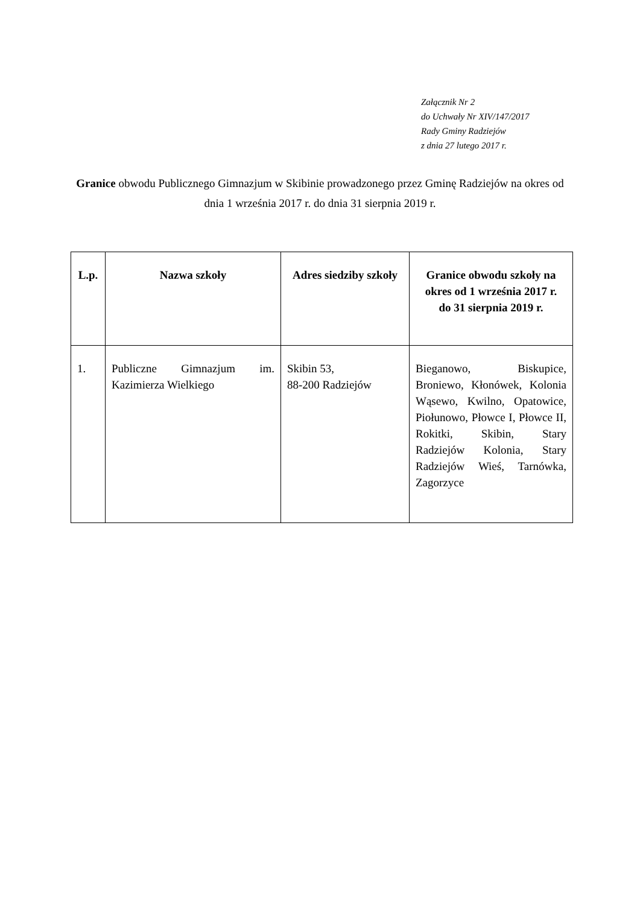Załącznik Nr 2
do Uchwały Nr XIV/147/2017
Rady Gminy Radziejów
z dnia 27 lutego 2017 r.
Granice obwodu Publicznego Gimnazjum w Skibinie prowadzonego przez Gminę Radziejów na okres od dnia 1 września 2017 r. do dnia 31 sierpnia 2019 r.
| L.p. | Nazwa szkoły | Adres siedziby szkoły | Granice obwodu szkoły na okres od 1 września 2017 r. do 31 sierpnia 2019 r. |
| --- | --- | --- | --- |
| 1. | Publiczne Gimnazjum im. Kazimierza Wielkiego | Skibin 53, 88-200 Radziejów | Bieganowo, Biskupice, Broniewo, Kłonówek, Kolonia Wąsewo, Kwilno, Opatowice, Piołunowo, Płowce I, Płowce II, Rokitki, Skibin, Stary Radziejów Kolonia, Stary Radziejów Wieś, Tarnówka, Zagorzyce |